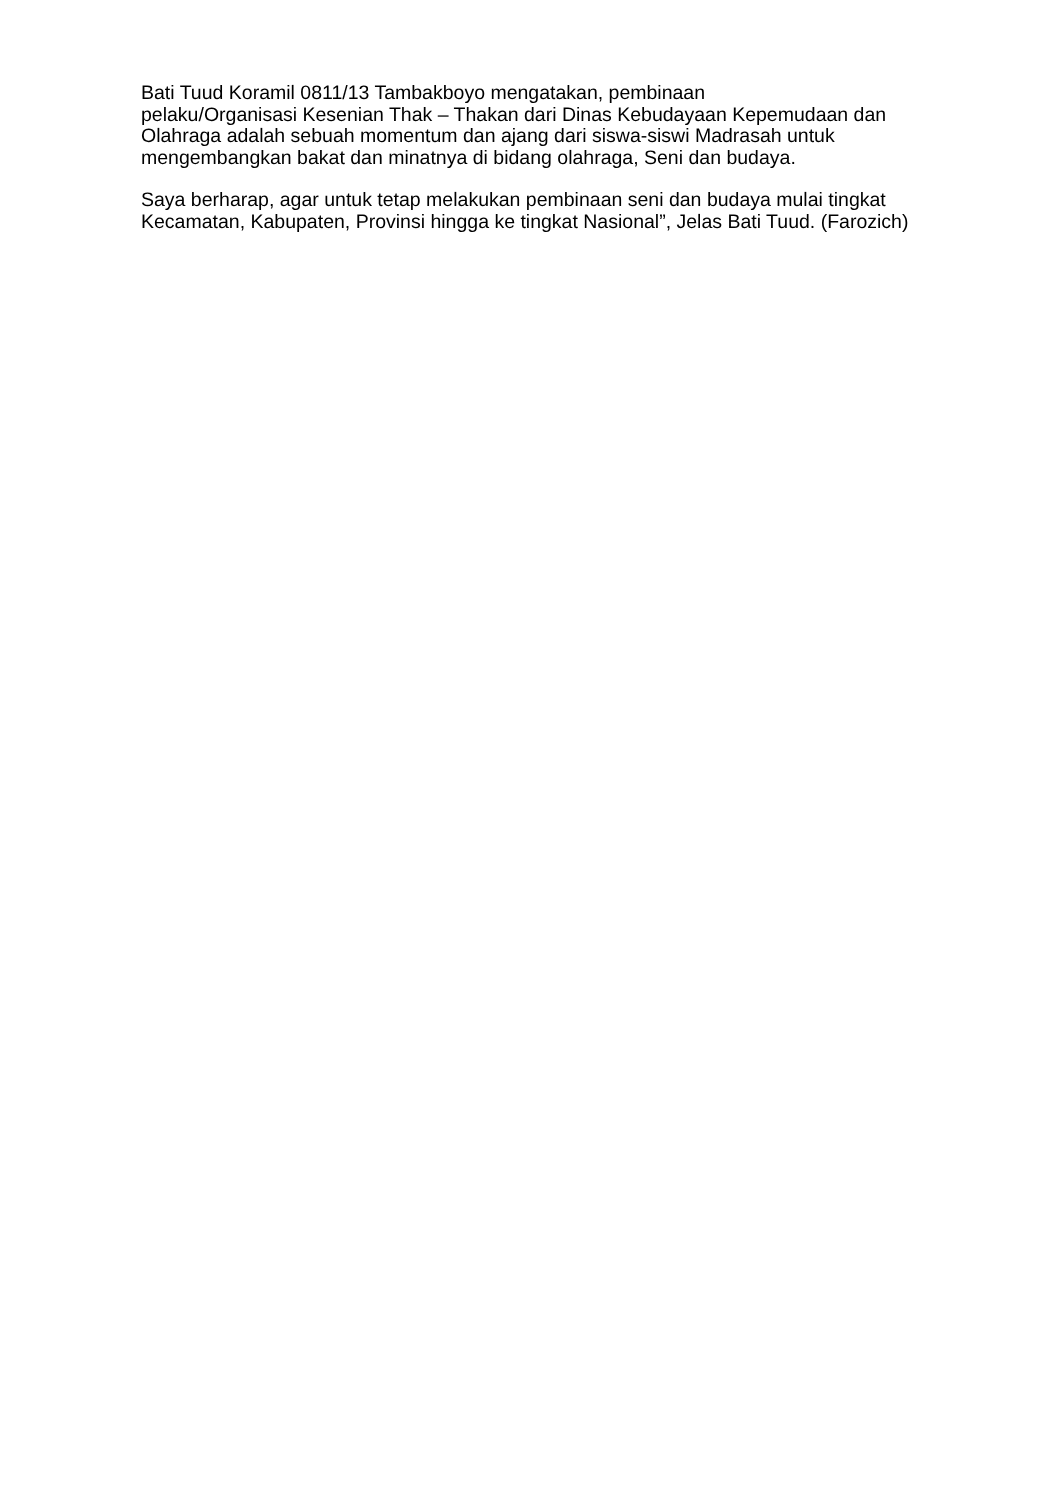Bati Tuud Koramil 0811/13 Tambakboyo mengatakan, pembinaan
pelaku/Organisasi Kesenian Thak – Thakan dari Dinas Kebudayaan Kepemudaan dan Olahraga adalah sebuah momentum dan ajang dari siswa-siswi Madrasah untuk mengembangkan bakat dan minatnya di bidang olahraga, Seni dan budaya.
Saya berharap, agar untuk tetap melakukan pembinaan seni dan budaya mulai tingkat Kecamatan, Kabupaten, Provinsi hingga ke tingkat Nasional”, Jelas Bati Tuud. (Farozich)